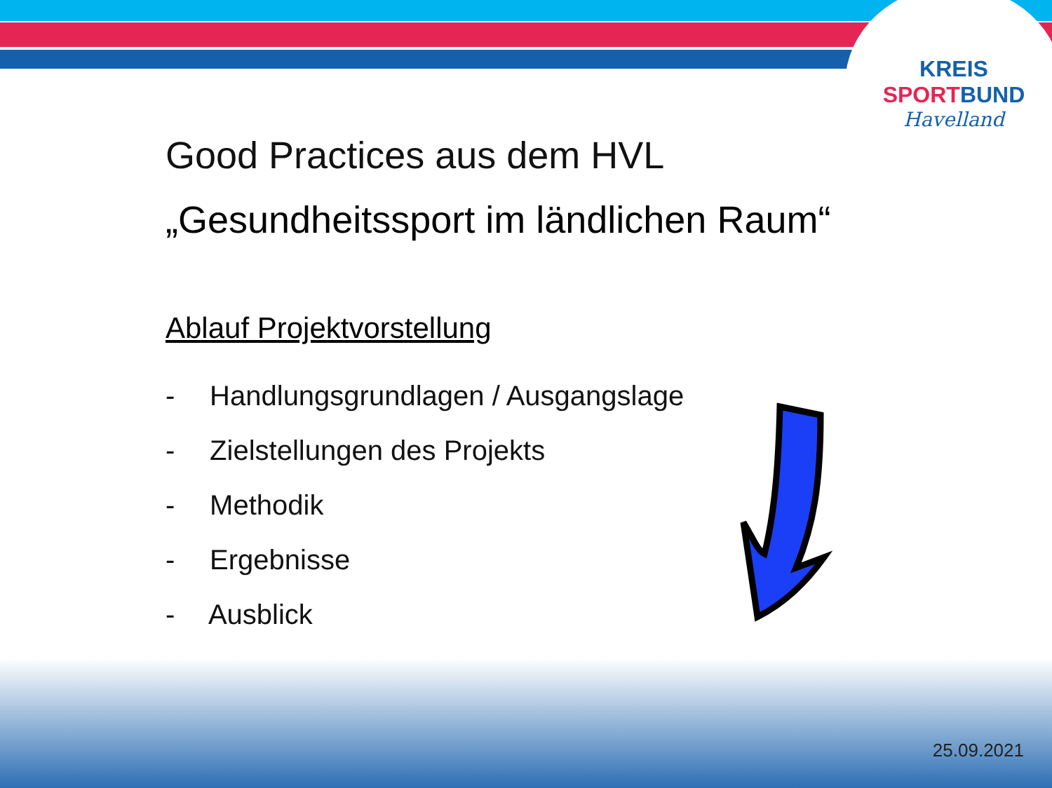KREIS
SPORTBUND
Havelland
Good Practices aus dem HVL
„Gesundheitssport im ländlichen Raum“
Ablauf Projektvorstellung
- Handlungsgrundlagen / Ausgangslage
- Zielstellungen des Projekts
- Methodik
- Ergebnisse
- Ausblick
25.09.2021